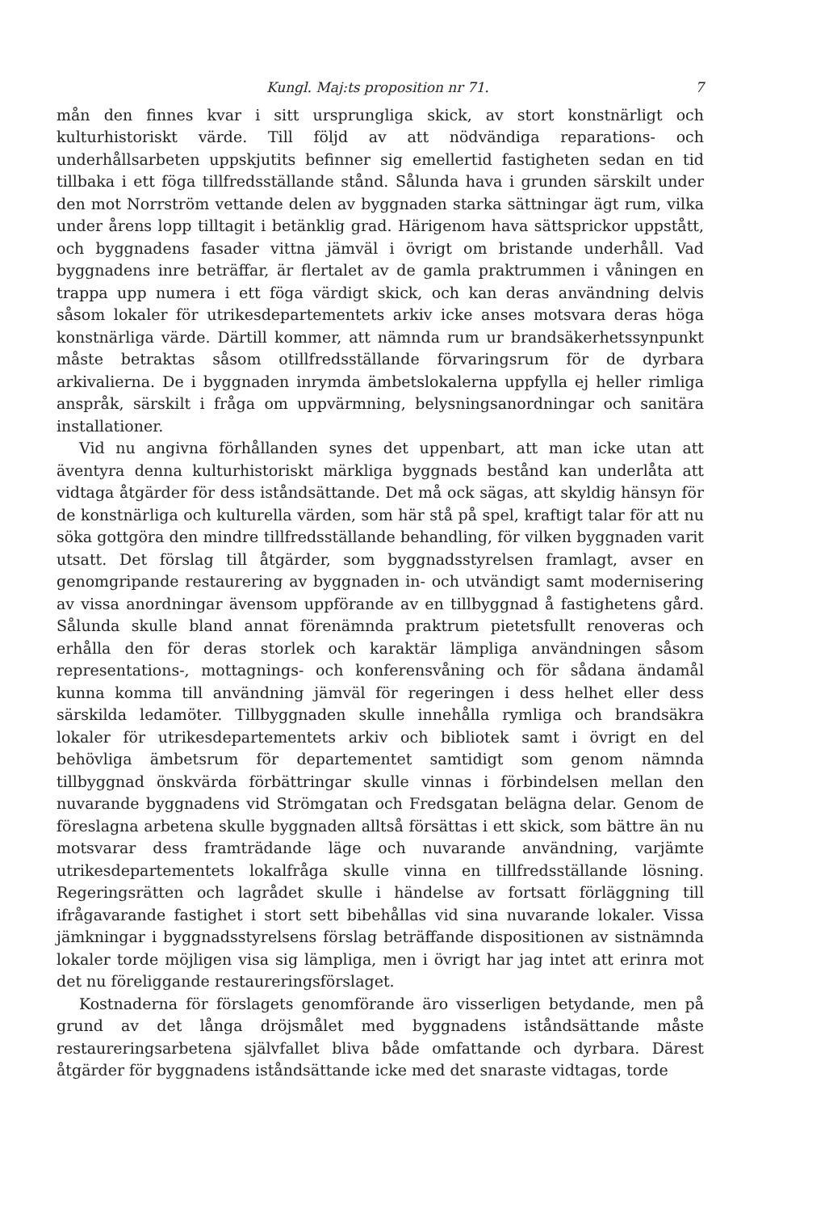Kungl. Maj:ts proposition nr 71. 7
mån den finnes kvar i sitt ursprungliga skick, av stort konstnärligt och kulturhistoriskt värde. Till följd av att nödvändiga reparations- och underhållsarbeten uppskjutits befinner sig emellertid fastigheten sedan en tid tillbaka i ett föga tillfredsställande stånd. Sålunda hava i grunden särskilt under den mot Norrström vettande delen av byggnaden starka sättningar ägt rum, vilka under årens lopp tilltagit i betänklig grad. Härigenom hava sättsprickor uppstått, och byggnadens fasader vittna jämväl i övrigt om bristande underhåll. Vad byggnadens inre beträffar, är flertalet av de gamla praktrummen i våningen en trappa upp numera i ett föga värdigt skick, och kan deras användning delvis såsom lokaler för utrikesdepartementets arkiv icke anses motsvara deras höga konstnärliga värde. Därtill kommer, att nämnda rum ur brandsäkerhetssynpunkt måste betraktas såsom otillfredsställande förvaringsrum för de dyrbara arkivalierna. De i byggnaden inrymda ämbetslokalerna uppfylla ej heller rimliga anspråk, särskilt i fråga om uppvärmning, belysningsanordningar och sanitära installationer.
Vid nu angivna förhållanden synes det uppenbart, att man icke utan att äventyra denna kulturhistoriskt märkliga byggnads bestånd kan underlåta att vidtaga åtgärder för dess iståndsättande. Det må ock sägas, att skyldig hänsyn för de konstnärliga och kulturella värden, som här stå på spel, kraftigt talar för att nu söka gottgöra den mindre tillfredsställande behandling, för vilken byggnaden varit utsatt. Det förslag till åtgärder, som byggnadsstyrelsen framlagt, avser en genomgripande restaurering av byggnaden in- och utvändigt samt modernisering av vissa anordningar ävensom uppförande av en tillbyggnad å fastighetens gård. Sålunda skulle bland annat förenämnda praktrum pietetsfullt renoveras och erhålla den för deras storlek och karaktär lämpliga användningen såsom representations-, mottagnings- och konferensvåning och för sådana ändamål kunna komma till användning jämväl för regeringen i dess helhet eller dess särskilda ledamöter. Tillbyggnaden skulle innehålla rymliga och brandsäkra lokaler för utrikesdepartementets arkiv och bibliotek samt i övrigt en del behövliga ämbetsrum för departementet samtidigt som genom nämnda tillbyggnad önskvärda förbättringar skulle vinnas i förbindelsen mellan den nuvarande byggnadens vid Strömgatan och Fredsgatan belägna delar. Genom de föreslagna arbetena skulle byggnaden alltså försättas i ett skick, som bättre än nu motsvarar dess framträdande läge och nuvarande användning, varjämte utrikesdepartementets lokalfråga skulle vinna en tillfredsställande lösning. Regeringsrätten och lagrådet skulle i händelse av fortsatt förläggning till ifrågavarande fastighet i stort sett bibehållas vid sina nuvarande lokaler. Vissa jämkningar i byggnadsstyrelsens förslag beträffande dispositionen av sistnämnda lokaler torde möjligen visa sig lämpliga, men i övrigt har jag intet att erinra mot det nu föreliggande restaureringsförslaget.
Kostnaderna för förslagets genomförande äro visserligen betydande, men på grund av det långa dröjsmålet med byggnadens iståndsättande måste restaureringsarbetena självfallet bliva både omfattande och dyrbara. Därest åtgärder för byggnadens iståndsättande icke med det snaraste vidtagas, torde